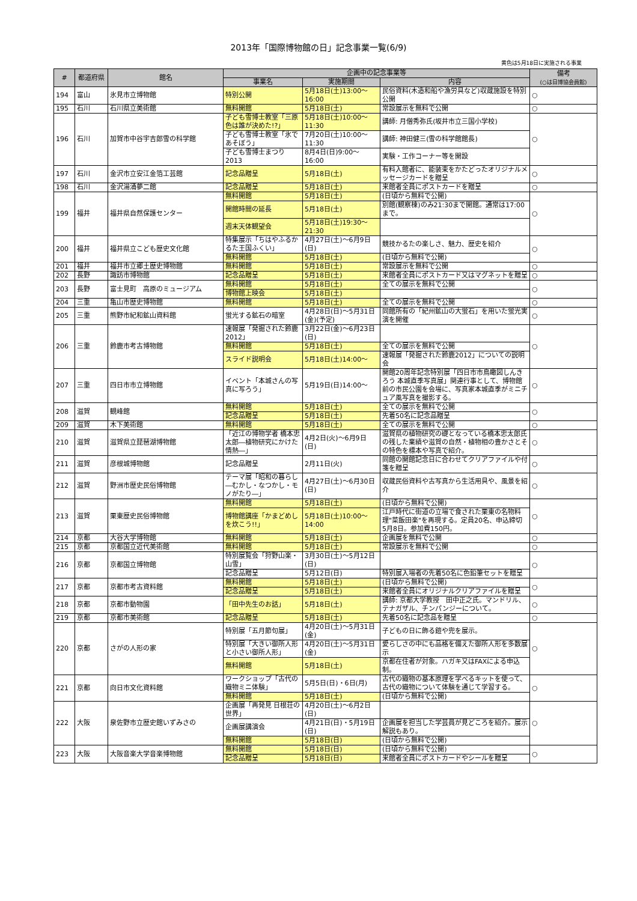2013年「国際博物館の日」記念事業一覧(6/9)
黄色は5月18日に実施される事業
| # | 都道府県 | 館名 | 企画中の記念事業等 | | | 備考 (○は日博協会員館) |
| --- | --- | --- | --- | --- | --- | --- |
| | | | 事業名 | 実施期間 | 内容 | |
| 194 | 富山 | 氷見市立博物館 | 特別公開 | 5月18日(土)13:00～16:00 | 民俗資料(木造和船や漁労具など)収蔵施設を特別公開 | ○ |
| 195 | 石川 | 石川県立美術館 | 無料開館 | 5月18日(土) | 常設展示を無料で公開 | ○ |
| 196 | 石川 | 加賀市中谷宇吉郎雪の科学館 | 子ども雪博士教室「三原色は誰が決めた!?」 | 5月18日(土)10:00～11:30 | 講師: 月僧秀弥氏(坂井市立三国小学校) | ○ |
| | | | 子ども雪博士教室「氷であそぼう」 | 7月20日(土)10:00～11:30 | 講師: 神田健三(雪の科学館館長) | |
| | | | 子ども雪博士まつり2013 | 8月4日(日)9:00～16:00 | 実験・工作コーナー等を開設 | |
| 197 | 石川 | 金沢市立安江金箔工芸館 | 記念品贈呈 | 5月18日(土) | 有料入館者に、能装束をかたどったオリジナルメッセージカードを贈呈 | ○ |
| 198 | 石川 | 金沢湯涌夢二館 | 記念品贈呈 | 5月18日(土) | 来館者全員にポストカードを贈呈 | ○ |
| 199 | 福井 | 福井県自然保護センター | 無料開館 | 5月18日(土) | (日頃から無料で公開) | ○ |
| | | | 開館時間の延長 | 5月18日(土) | 別館(観察棟)のみ21:30まで開館。通常は17:00まで。 | |
| | | | 週末天体観望会 | 5月18日(土)19:30～21:30 | | |
| 200 | 福井 | 福井県立こども歴史文化館 | 特集展示「ちはやふるかるた王国ふくい」 | 4月27日(土)～6月9日(日) | 競技かるたの楽しさ、魅力、歴史を紹介 | ○ |
| | | | 無料開館 | 5月18日(土) | (日頃から無料で公開) | |
| 201 | 福井 | 福井市立郷土歴史博物館 | 無料開館 | 5月18日(土) | 常設展示を無料で公開 | ○ |
| 202 | 長野 | 諏訪市博物館 | 記念品贈呈 | 5月18日(土) | 来館者全員にポストカード又はマグネットを贈呈 | ○ |
| 203 | 長野 | 富士見町 高原のミュージアム | 無料開館 | 5月18日(土) | 全ての展示を無料で公開 | ○ |
| | | | 博物館上映会 | 5月18日(土) | | |
| 204 | 三重 | 亀山市歴史博物館 | 無料開館 | 5月18日(土) | 全ての展示を無料で公開 | ○ |
| 205 | 三重 | 熊野市紀和鉱山資料館 | 蛍光する鉱石の暗室 | 4月28日(日)～5月31日(金)(予定) | 同館所有の「紀州鉱山の大蛍石」を用いた蛍光実演を開催 | ○ |
| 206 | 三重 | 鈴鹿市考古博物館 | 速報展「発掘された鈴鹿2012」 | 3月22日(金)～6月23日(日) | | ○ |
| | | | 無料開館 | 5月18日(土) | 全ての展示を無料で公開 | |
| | | | スライド説明会 | 5月18日(土)14:00～ | 速報展「発掘された鈴鹿2012」についての説明会 | |
| 207 | 三重 | 四日市市立博物館 | イベント「本城さんの写真に写ろう」 | 5月19日(日)14:00～ | 開館20周年記念特別展「四日市市鳥瞰図しんきろう 本城直季写真展」関連行事として、博物館前の市民公園を会場に、写真家本城直季がミニチュア風写真を撮影する。 | ○ |
| 208 | 滋賀 | 観峰館 | 無料開館 | 5月18日(土) | 全ての展示を無料で公開 | ○ |
| | | | 記念品贈呈 | 5月18日(土) | 先着50名に記念品贈呈 | |
| 209 | 滋賀 | 木下美術館 | 無料開館 | 5月18日(土) | 全ての展示を無料で公開 | ○ |
| 210 | 滋賀 | 滋賀県立琵琶湖博物館 | 「近江の博物学者 橋本忠太郎―植物研究にかけた情熱―」 | 4月2日(火)～6月9日(日) | 滋賀県の植物研究の礎となっている橋本忠太郎氏の残した業績や滋賀の自然・植物相の豊かさとその特色を標本や写真で紹介。 | ○ |
| 211 | 滋賀 | 彦根城博物館 | 記念品贈呈 | 2月11日(火) | 同館の開館記念日に合わせてクリアファイルや付箋を贈呈 | ○ |
| 212 | 滋賀 | 野洲市歴史民俗博物館 | テーマ展「昭和の暮らし―むかし・なつかし・モノがたり―」 | 4月27日(土)～6月30日(日) | 収蔵民俗資料や古写真から生活用具や、風景を紹介 | ○ |
| 213 | 滋賀 | 栗東歴史民俗博物館 | 無料開館 | 5月18日(土) | (日頃から無料で公開) | ○ |
| | | | 博物館講座「かまどめしを炊こう!!」 | 5月18日(土)10:00～14:00 | 江戸時代に街道の立場で食された栗東の名物料理"菜飯田楽"を再現する。定員20名、申込締切 5月8日。参加費150円。 | |
| 214 | 京都 | 大谷大学博物館 | 無料開館 | 5月18日(土) | 企画展を無料で公開 | ○ |
| 215 | 京都 | 京都国立近代美術館 | 無料開館 | 5月18日(土) | 常設展示を無料で公開 | ○ |
| 216 | 京都 | 京都国立博物館 | 特別展覧会「狩野山楽・山雪」 | 3月30日(土)～5月12日(日) | | ○ |
| | | | 記念品贈呈 | 5月12日(日) | 特別展入場者の先着50名に色鉛筆セットを贈呈 | |
| 217 | 京都 | 京都市考古資料館 | 無料開館 | 5月18日(土) | (日頃から無料で公開) | ○ |
| | | | 記念品贈呈 | 5月18日(土) | 来館者全員にオリジナルクリアファイルを贈呈 | |
| 218 | 京都 | 京都市動物園 | 「田中先生のお話」 | 5月18日(土) | 講師: 京都大学教授 田中正之氏。マンドリル、テナガザル、チンパンジーについて。 | ○ |
| 219 | 京都 | 京都市美術館 | 記念品贈呈 | 5月18日(土) | 先着50名に記念品を贈呈 | ○ |
| 220 | 京都 | さがの人形の家 | 特別展「五月節句展」 | 4月20日(土)～5月31日(金) | 子どもの日に飾る鎧や兜を展示。 | ○ |
| | | | 特別展「大きい御所人形と小さい御所人形」 | 4月20日(土)～5月31日(金) | 愛らしさの中にも品格を備えた御所人形を多数展示 | |
| | | | 無料開館 | 5月18日(土) | 京都在住者が対象。ハガキ又はFAXによる申込制。 | |
| 221 | 京都 | 向日市文化資料館 | ワークショップ「古代の織物ミニ体験」 | 5月5日(日)・6日(月) | 古代の織物の基本原理を学べるキットを使って、古代の織物について体験を通じて学習する。 | ○ |
| | | | 無料開館 | 5月18日(土) | (日頃から無料で公開) | |
| 222 | 大阪 | 泉佐野市立歴史館いずみさの | 企画展「再発見 日根荘の世界」 | 4月20日(土)～6月2日(日) | | ○ |
| | | | 企画展講演会 | 4月21日(日)・5月19日(日) | 企画展を担当した学芸員が見どころを紹介。展示解説もあり。 | |
| | | | 無料開館 | 5月18日(日) | (日頃から無料で公開) | |
| 223 | 大阪 | 大阪音楽大学音楽博物館 | 無料開館 | 5月18日(日) | (日頃から無料で公開) | ○ |
| | | | 記念品贈呈 | 5月18日(日) | 来館者全員にポストカードやシールを贈呈 | |